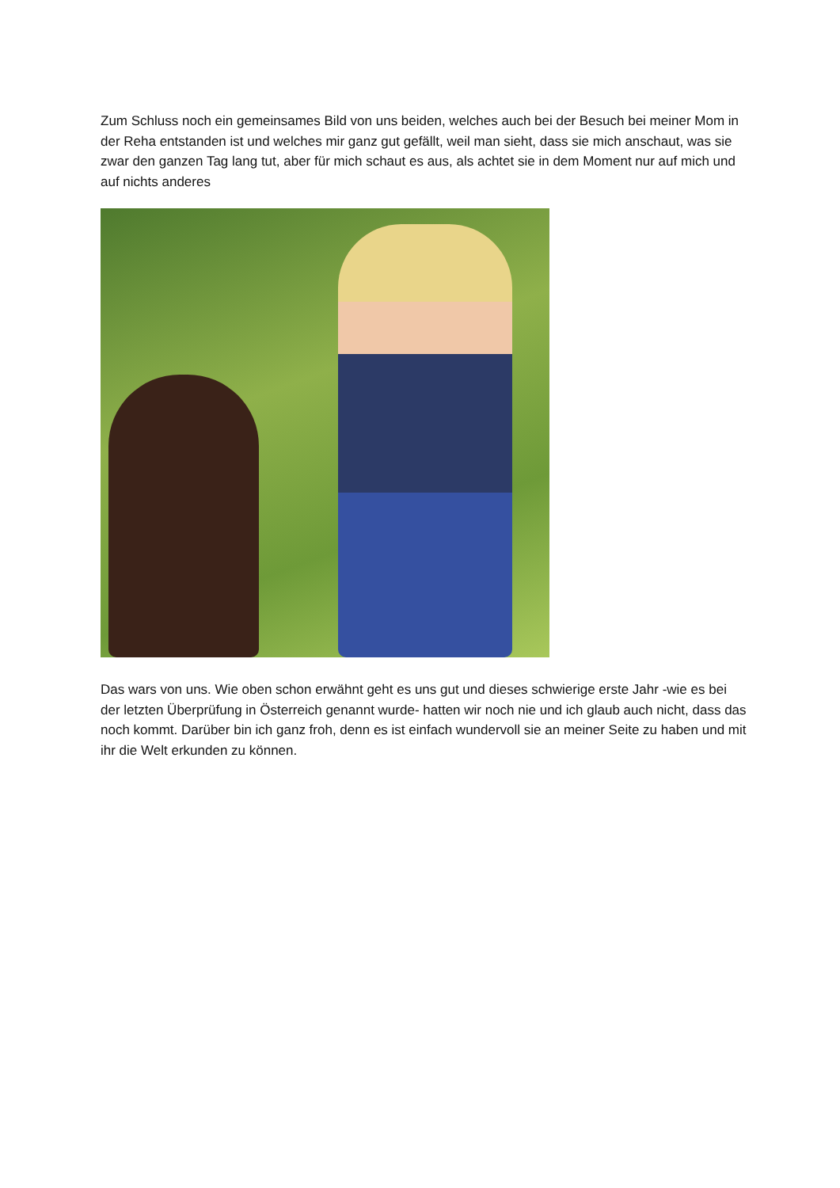Zum Schluss noch ein gemeinsames Bild von uns beiden, welches auch bei der Besuch bei meiner Mom in der Reha entstanden ist und welches mir ganz gut gefällt, weil man sieht, dass sie mich anschaut, was sie zwar den ganzen Tag lang tut, aber für mich schaut es aus, als achtet sie in dem Moment nur auf mich und auf nichts anderes
Das wars von uns. Wie oben schon erwähnt geht es uns gut und dieses schwierige erste Jahr -wie es bei der letzten Überprüfung in Österreich genannt wurde- hatten wir noch nie und ich glaub auch nicht, dass das noch kommt. Darüber bin ich ganz froh, denn es ist einfach wundervoll sie an meiner Seite zu haben und mit ihr die Welt erkunden zu können.